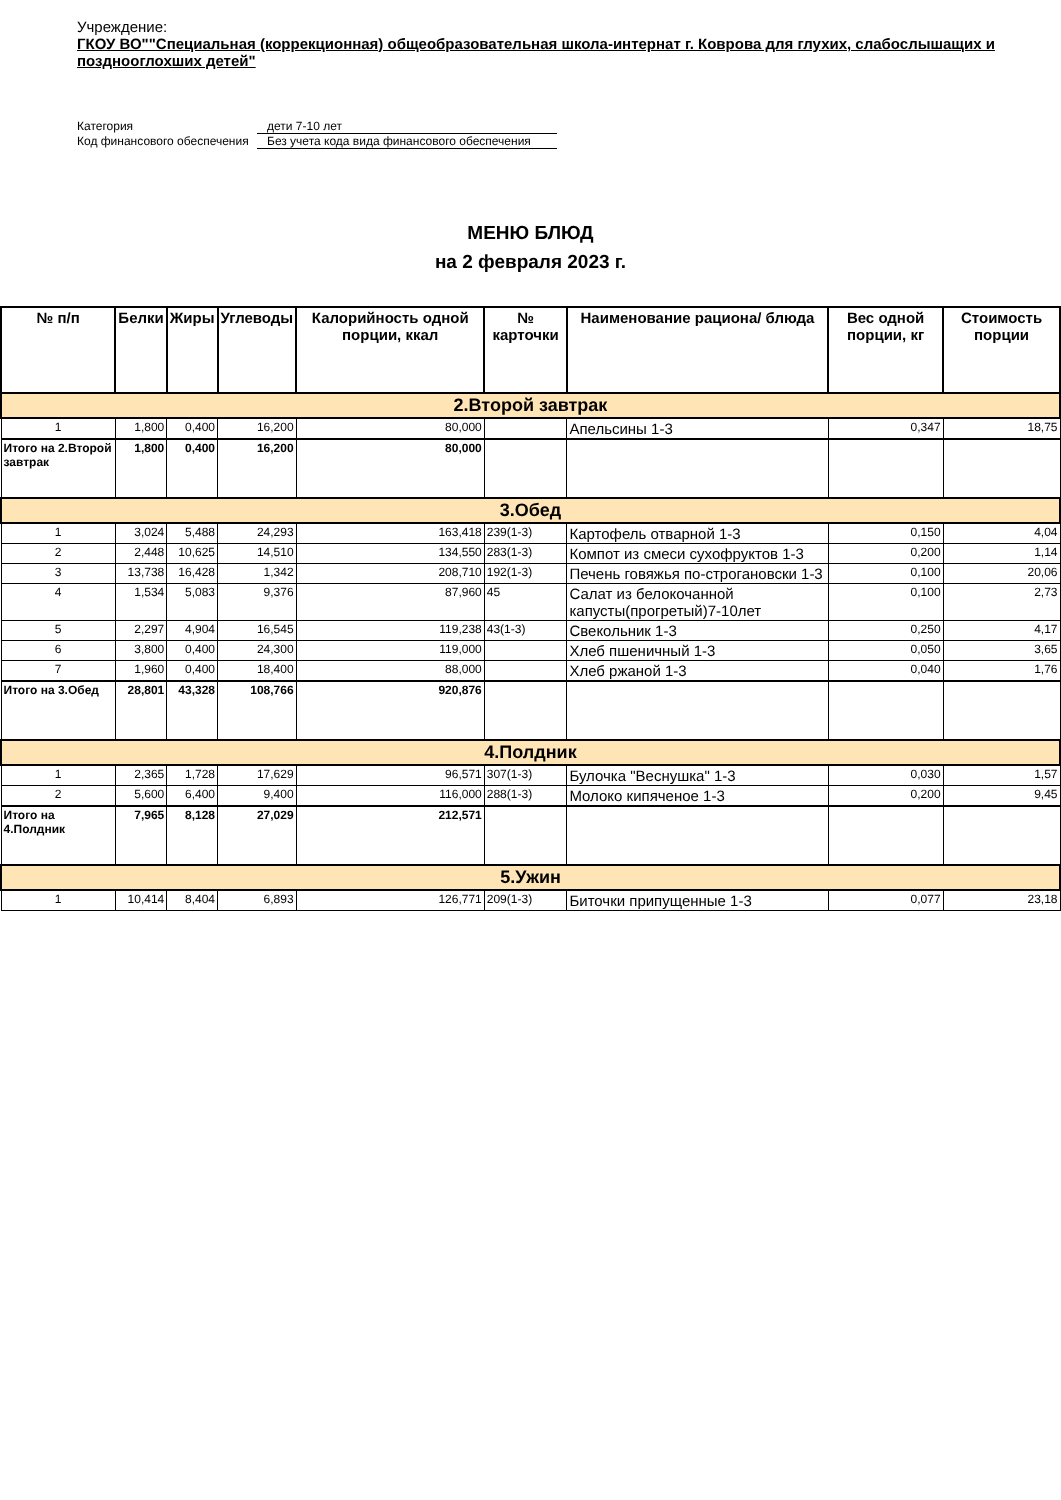Учреждение:
ГКОУ ВО""Специальная (коррекционная) общеобразовательная школа-интернат г. Коврова для глухих, слабослышащих и позднооглохших детей"
Категория
дети 7-10 лет
Код финансового обеспечения
Без учета кода вида финансового обеспечения
МЕНЮ БЛЮД
на 2 февраля 2023 г.
| № п/п | Белки | Жиры | Углеводы | Калорийность одной порции, ккал | № карточки | Наименование рациона/ блюда | Вес одной порции, кг | Стоимость порции |
| --- | --- | --- | --- | --- | --- | --- | --- | --- |
| 2.Второй завтрак | | | | | | | | |
| 1 | 1,800 | 0,400 | 16,200 | 80,000 | | Апельсины 1-3 | 0,347 | 18,75 |
| Итого на 2.Второй завтрак | 1,800 | 0,400 | 16,200 | 80,000 | | | | |
| 3.Обед | | | | | | | | |
| 1 | 3,024 | 5,488 | 24,293 | 163,418 | 239(1-3) | Картофель отварной 1-3 | 0,150 | 4,04 |
| 2 | 2,448 | 10,625 | 14,510 | 134,550 | 283(1-3) | Компот из смеси сухофруктов 1-3 | 0,200 | 1,14 |
| 3 | 13,738 | 16,428 | 1,342 | 208,710 | 192(1-3) | Печень говяжья по-строгановски 1-3 | 0,100 | 20,06 |
| 4 | 1,534 | 5,083 | 9,376 | 87,960 | 45 | Салат из белокочанной капусты(прогретый)7-10лет | 0,100 | 2,73 |
| 5 | 2,297 | 4,904 | 16,545 | 119,238 | 43(1-3) | Свекольник 1-3 | 0,250 | 4,17 |
| 6 | 3,800 | 0,400 | 24,300 | 119,000 | | Хлеб пшеничный 1-3 | 0,050 | 3,65 |
| 7 | 1,960 | 0,400 | 18,400 | 88,000 | | Хлеб ржаной 1-3 | 0,040 | 1,76 |
| Итого на 3.Обед | 28,801 | 43,328 | 108,766 | 920,876 | | | | |
| 4.Полдник | | | | | | | | |
| 1 | 2,365 | 1,728 | 17,629 | 96,571 | 307(1-3) | Булочка "Веснушка" 1-3 | 0,030 | 1,57 |
| 2 | 5,600 | 6,400 | 9,400 | 116,000 | 288(1-3) | Молоко кипяченое 1-3 | 0,200 | 9,45 |
| Итого на 4.Полдник | 7,965 | 8,128 | 27,029 | 212,571 | | | | |
| 5.Ужин | | | | | | | | |
| 1 | 10,414 | 8,404 | 6,893 | 126,771 | 209(1-3) | Биточки припущенные 1-3 | 0,077 | 23,18 |